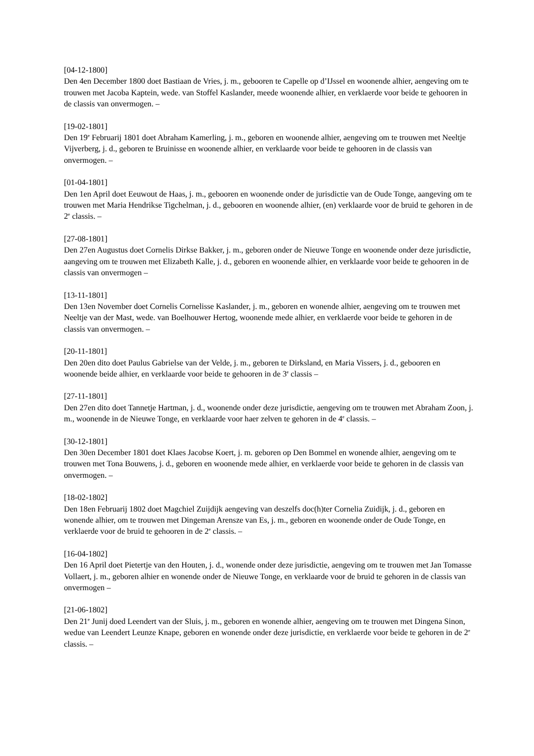[04-12-1800]
Den 4en December 1800 doet Bastiaan de Vries, j. m., gebooren te Capelle op d’IJssel en woonende alhier, aengeving om te trouwen met Jacoba Kaptein, wede. van Stoffel Kaslander, meede woonende alhier, en verklaerde voor beide te gehooren in de classis van onvermogen. –
[19-02-1801]
Den 19<sup>e</sup> Februarij 1801 doet Abraham Kamerling, j. m., geboren en woonende alhier, aengeving om te trouwen met Neeltje Vijverberg, j. d., geboren te Bruinisse en woonende alhier, en verklaarde voor beide te gehooren in de classis van onvermogen. –
[01-04-1801]
Den 1en April doet Eeuwout de Haas, j. m., gebooren en woonende onder de jurisdictie van de Oude Tonge, aangeving om te trouwen met Maria Hendrikse Tigchelman, j. d., gebooren en woonende alhier, (en) verklaarde voor de bruid te gehoren in de 2<sup>e</sup> classis. –
[27-08-1801]
Den 27en Augustus doet Cornelis Dirkse Bakker, j. m., geboren onder de Nieuwe Tonge en woonende onder deze jurisdictie, aangeving om te trouwen met Elizabeth Kalle, j. d., geboren en woonende alhier, en verklaarde voor beide te gehooren in de classis van onvermogen –
[13-11-1801]
Den 13en November doet Cornelis Cornelisse Kaslander, j. m., geboren en wonende alhier, aengeving om te trouwen met Neeltje van der Mast, wede. van Boelhouwer Hertog, woonende mede alhier, en verklaerde voor beide te gehoren in de classis van onvermogen. –
[20-11-1801]
Den 20en dito doet Paulus Gabrielse van der Velde, j. m., geboren te Dirksland, en Maria Vissers, j. d., gebooren en woonende beide alhier, en verklaarde voor beide te gehooren in de 3<sup>e</sup> classis –
[27-11-1801]
Den 27en dito doet Tannetje Hartman, j. d., woonende onder deze jurisdictie, aengeving om te trouwen met Abraham Zoon, j. m., woonende in de Nieuwe Tonge, en verklaarde voor haer zelven te gehoren in de 4<sup>e</sup> classis. –
[30-12-1801]
Den 30en December 1801 doet Klaes Jacobse Koert, j. m. geboren op Den Bommel en wonende alhier, aengeving om te trouwen met Tona Bouwens, j. d., geboren en woonende mede alhier, en verklaerde voor beide te gehoren in de classis van onvermogen. –
[18-02-1802]
Den 18en Februarij 1802 doet Magchiel Zuijdijk aengeving van deszelfs doc(h)ter Cornelia Zuidijk, j. d., geboren en wonende alhier, om te trouwen met Dingeman Arensze van Es, j. m., geboren en woonende onder de Oude Tonge, en verklaerde voor de bruid te gehooren in de 2<sup>e</sup> classis. –
[16-04-1802]
Den 16 April doet Pietertje van den Houten, j. d., wonende onder deze jurisdictie, aengeving om te trouwen met Jan Tomasse Vollaert, j. m., geboren alhier en wonende onder de Nieuwe Tonge, en verklaarde voor de bruid te gehoren in de classis van onvermogen –
[21-06-1802]
Den 21<sup>e</sup> Junij doed Leendert van der Sluis, j. m., geboren en wonende alhier, aengeving om te trouwen met Dingena Sinon, wedue van Leendert Leunze Knape, geboren en wonende onder deze jurisdictie, en verklaerde voor beide te gehoren in de 2<sup>e</sup> classis. –